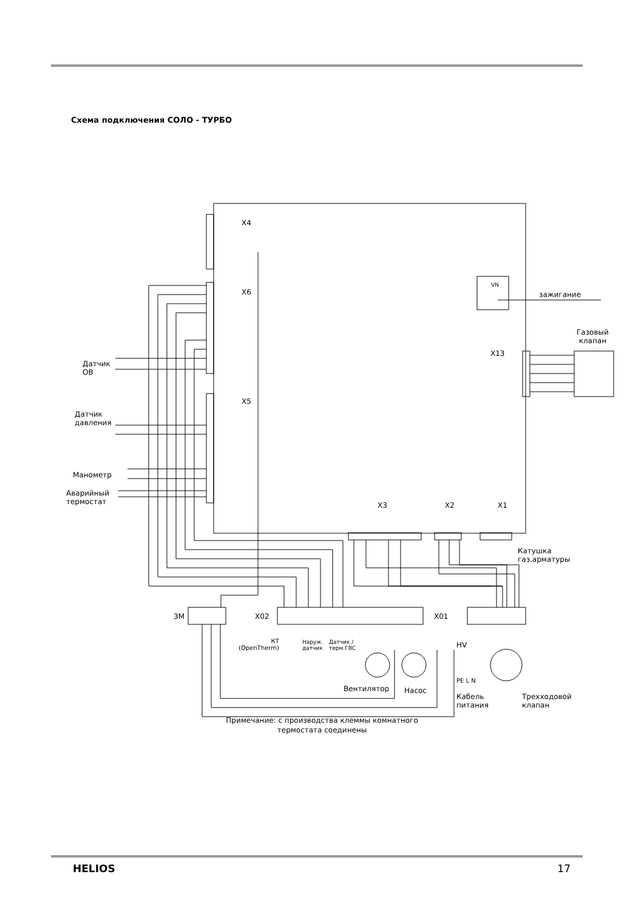Схема подключения СОЛО - ТУРБО
X4
X6
X5
зажигание
VN
Газовый
клапан
X13
Датчик
ОВ
Датчик
давления
Манометр
Аварийный
термостат
X3 X2 X1
Катушка
газ.арматуры
ЗМ X02 X01
КТ
(OpenTherm)
Наруж.
датчик
Датчик /
терм.ГВС
HV
PE L N
Вентилятор Насос
Кабель
питания
Трехходовой
клапан
Примечание: с производства клеммы комнатного
термостата соединены
HELIOS 17